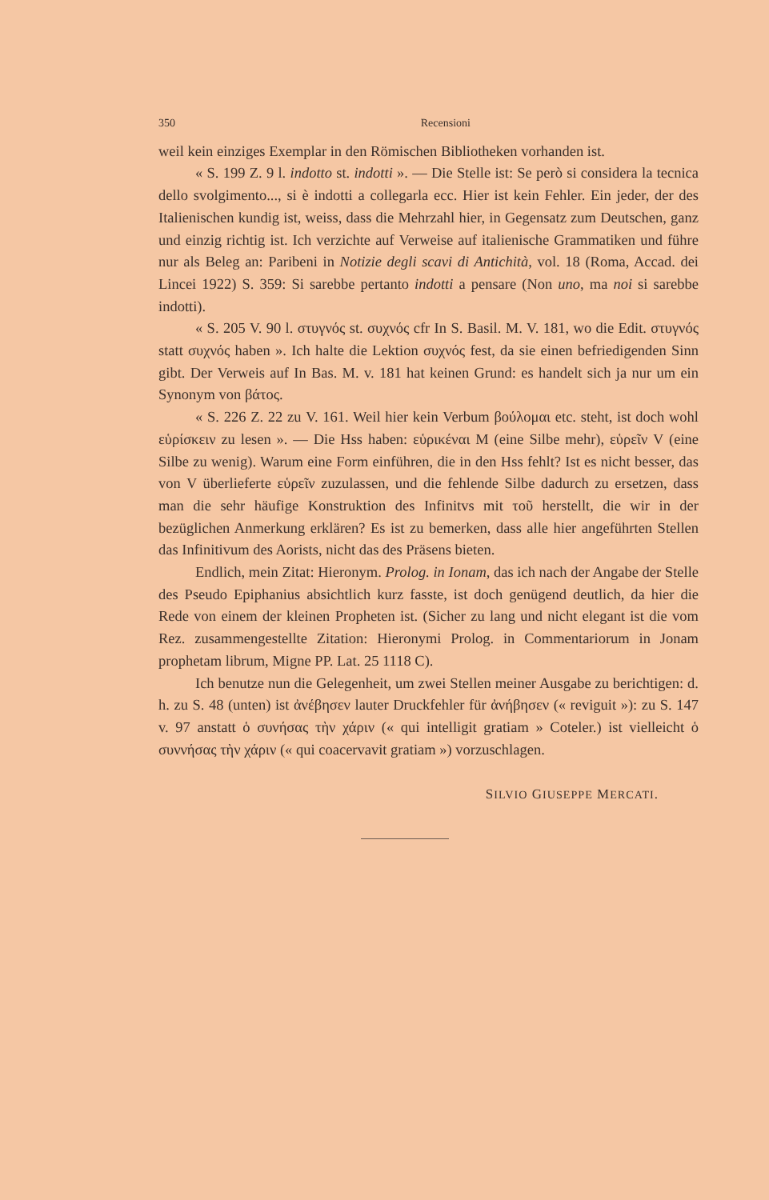350 Recensioni
weil kein einziges Exemplar in den Römischen Bibliotheken vorhanden ist.
« S. 199 Z. 9 l. indotto st. indotti ». — Die Stelle ist: Se però si considera la tecnica dello svolgimento..., si è indotti a collegarla ecc. Hier ist kein Fehler. Ein jeder, der des Italienischen kundig ist, weiss, dass die Mehrzahl hier, in Gegensatz zum Deutschen, ganz und einzig richtig ist. Ich verzichte auf Verweise auf italienische Grammatiken und führe nur als Beleg an: Paribeni in Notizie degli scavi di Antichità, vol. 18 (Roma, Accad. dei Lincei 1922) S. 359: Si sarebbe pertanto indotti a pensare (Non uno, ma noi si sarebbe indotti).
« S. 205 V. 90 l. στυγνός st. συχνός cfr In S. Basil. M. V. 181, wo die Edit. στυγνός statt συχνός haben ». Ich halte die Lektion συχνός fest, da sie einen befriedigenden Sinn gibt. Der Verweis auf In Bas. M. v. 181 hat keinen Grund: es handelt sich ja nur um ein Synonym von βάτος.
« S. 226 Z. 22 zu V. 161. Weil hier kein Verbum βούλομαι etc. steht, ist doch wohl εὑρίσκειν zu lesen ». — Die Hss haben: εὑρικέναι M (eine Silbe mehr), εὑρεῖν V (eine Silbe zu wenig). Warum eine Form einführen, die in den Hss fehlt? Ist es nicht besser, das von V überlieferte εὑρεῖν zuzulassen, und die fehlende Silbe dadurch zu ersetzen, dass man die sehr häufige Konstruktion des Infinitvs mit τοῦ herstellt, die wir in der bezüglichen Anmerkung erklären? Es ist zu bemerken, dass alle hier angeführten Stellen das Infinitivum des Aorists, nicht das des Präsens bieten.
Endlich, mein Zitat: Hieronym. Prolog. in Ionam, das ich nach der Angabe der Stelle des Pseudo Epiphanius absichtlich kurz fasste, ist doch genügend deutlich, da hier die Rede von einem der kleinen Propheten ist. (Sicher zu lang und nicht elegant ist die vom Rez. zusammengestellte Zitation: Hieronymi Prolog. in Commentariorum in Jonam prophetam librum, Migne PP. Lat. 25 1118 C).
Ich benutze nun die Gelegenheit, um zwei Stellen meiner Ausgabe zu berichtigen: d. h. zu S. 48 (unten) ist ἀνέβησεν lauter Druckfehler für ἀνήβησεν (« reviguit »): zu S. 147 v. 97 anstatt ὁ συνήσας τὴν χάριν (« qui intelligit gratiam » Coteler.) ist vielleicht ὁ συννήσας τὴν χάριν (« qui coacervavit gratiam ») vorzuschlagen.
SILVIO GIUSEPPE MERCATI.